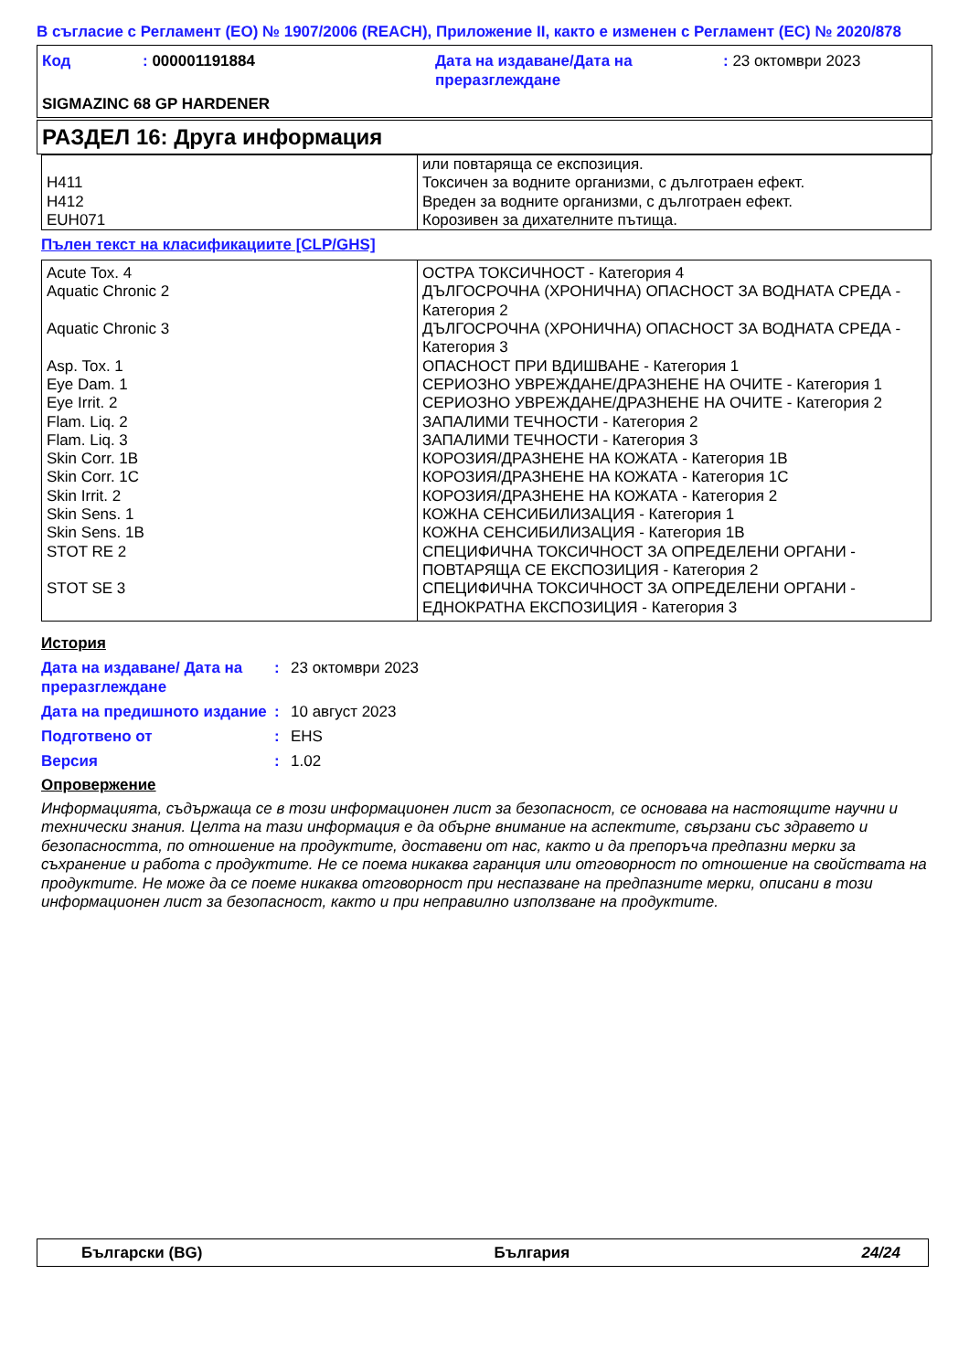В съгласие с Регламент (ЕО) № 1907/2006 (REACH), Приложение II, както е изменен с Регламент (ЕС) № 2020/878
| Код | : 000001191884 | Дата на издаване/Дата на преразглеждане | : 23 октомври 2023 |
SIGMAZINC 68 GP HARDENER
РАЗДЕЛ 16: Друга информация
| H411 H412 EUH071 | или повтаряща се експозиция. Токсичен за водните организми, с дълготраен ефект. Вреден за водните организми, с дълготраен ефект. Корозивен за дихателните пътища. |
Пълен текст на класификациите [CLP/GHS]
| Acute Tox. 4 Aquatic Chronic 2 Aquatic Chronic 3 Asp. Tox. 1 Eye Dam. 1 Eye Irrit. 2 Flam. Liq. 2 Flam. Liq. 3 Skin Corr. 1B Skin Corr. 1C Skin Irrit. 2 Skin Sens. 1 Skin Sens. 1B STOT RE 2 STOT SE 3 | ОСТРА ТОКСИЧНОСТ - Категория 4 ДЪЛГОСРОЧНА (ХРОНИЧНА) ОПАСНОСТ ЗА ВОДНАТА СРЕДА - Категория 2 ДЪЛГОСРОЧНА (ХРОНИЧНА) ОПАСНОСТ ЗА ВОДНАТА СРЕДА - Категория 3 ОПАСНОСТ ПРИ ВДИШВАНЕ - Категория 1 СЕРИОЗНО УВРЕЖДАНЕ/ДРАЗНЕНЕ НА ОЧИТЕ - Категория 1 СЕРИОЗНО УВРЕЖДАНЕ/ДРАЗНЕНЕ НА ОЧИТЕ - Категория 2 ЗАПАЛИМИ ТЕЧНОСТИ - Категория 2 ЗАПАЛИМИ ТЕЧНОСТИ - Категория 3 КОРОЗИЯ/ДРАЗНЕНЕ НА КОЖАТА - Категория 1B КОРОЗИЯ/ДРАЗНЕНЕ НА КОЖАТА - Категория 1C КОРОЗИЯ/ДРАЗНЕНЕ НА КОЖАТА - Категория 2 КОЖНА СЕНСИБИЛИЗАЦИЯ - Категория 1 КОЖНА СЕНСИБИЛИЗАЦИЯ - Категория 1B СПЕЦИФИЧНА ТОКСИЧНОСТ ЗА ОПРЕДЕЛЕНИ ОРГАНИ - ПОВТАРЯЩА СЕ ЕКСПОЗИЦИЯ - Категория 2 СПЕЦИФИЧНА ТОКСИЧНОСТ ЗА ОПРЕДЕЛЕНИ ОРГАНИ - ЕДНОКРАТНА ЕКСПОЗИЦИЯ - Категория 3 |
История
| Дата на издаване/ Дата на преразглеждане | : | 23 октомври 2023 |
| Дата на предишното издание | : | 10 август 2023 |
| Подготвено от | : | EHS |
| Версия | : | 1.02 |
Опровержение
Информацията, съдържаща се в този информационен лист за безопасност, се основава на настоящите научни и технически знания. Целта на тази информация е да обърне внимание на аспектите, свързани със здравето и безопасността, по отношение на продуктите, доставени от нас, както и да препоръча предпазни мерки за съхранение и работа с продуктите. Не се поема никаква гаранция или отговорност по отношение на свойствата на продуктите. Не може да се поеме никаква отговорност при неспазване на предпазните мерки, описани в този информационен лист за безопасност, както и при неправилно използване на продуктите.
Български (BG) България 24/24